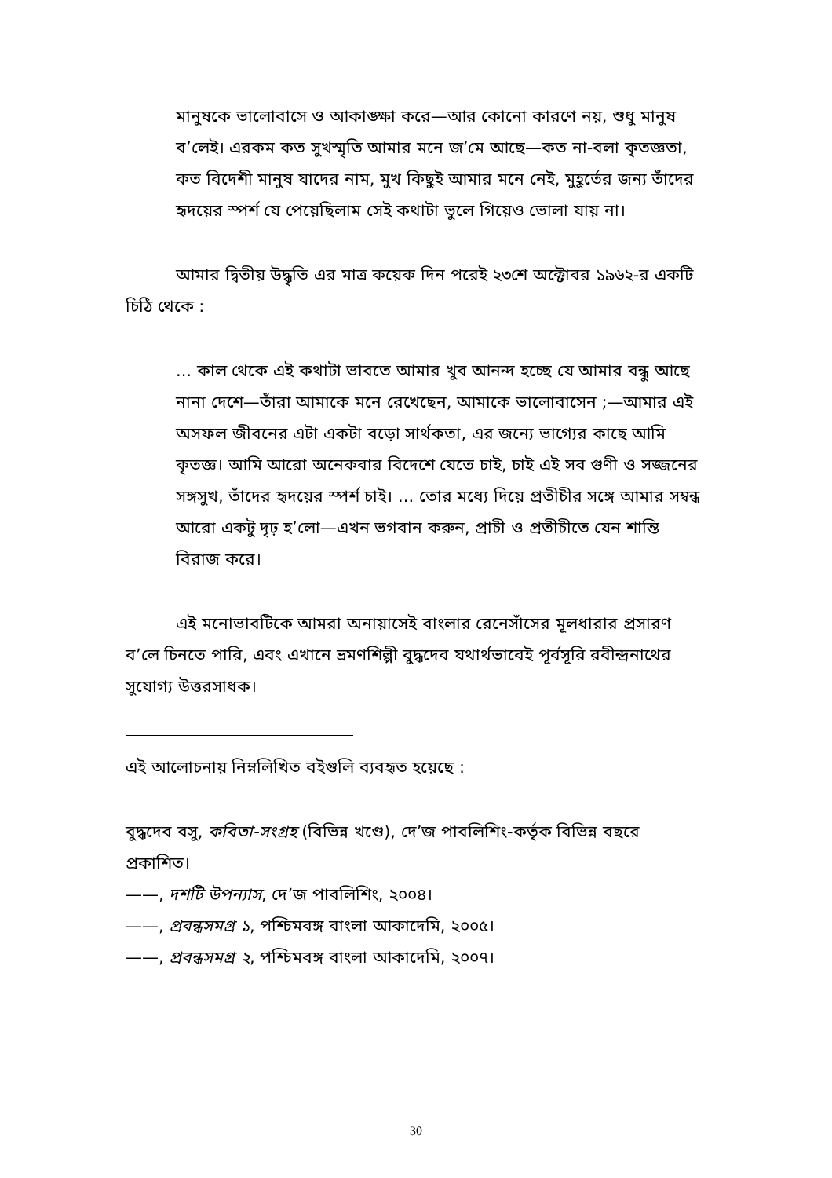মানুষকে ভালোবাসে ও আকাঙ্ক্ষা করে—আর কোনো কারণে নয়, শুধু মানুষ ব’লেই। এরকম কত সুখস্মৃতি আমার মনে জ’মে আছে—কত না-বলা কৃতজ্ঞতা, কত বিদেশী মানুষ যাদের নাম, মুখ কিছুই আমার মনে নেই, মুহূর্তের জন্য তাঁদের হৃদয়ের স্পর্শ যে পেয়েছিলাম সেই কথাটা ভুলে গিয়েও ভোলা যায় না।
আমার দ্বিতীয় উদ্ধৃতি এর মাত্র কয়েক দিন পরেই ২৩শে অক্টোবর ১৯৬২-র একটি চিঠি থেকে :
... কাল থেকে এই কথাটা ভাবতে আমার খুব আনন্দ হচ্ছে যে আমার বন্ধু আছে নানা দেশে—তাঁরা আমাকে মনে রেখেছেন, আমাকে ভালোবাসেন ;—আমার এই অসফল জীবনের এটা একটা বড়ো সার্থকতা, এর জন্যে ভাগ্যের কাছে আমি কৃতজ্ঞ। আমি আরো অনেকবার বিদেশে যেতে চাই, চাই এই সব গুণী ও সজ্জনের সঙ্গসুখ, তাঁদের হৃদয়ের স্পর্শ চাই। ... তোর মধ্যে দিয়ে প্রতীচীর সঙ্গে আমার সম্বন্ধ আরো একটু দৃঢ় হ’লো—এখন ভগবান করুন, প্রাচী ও প্রতীচীতে যেন শান্তি বিরাজ করে।
এই মনোভাবটিকে আমরা অনায়াসেই বাংলার রেনেসাঁসের মূলধারার প্রসারণ ব’লে চিনতে পারি, এবং এখানে ভ্রমণশিল্পী বুদ্ধদেব যথার্থভাবেই পূর্বসূরি রবীন্দ্রনাথের সুযোগ্য উত্তরসাধক।
এই আলোচনায় নিম্নলিখিত বইগুলি ব্যবহৃত হয়েছে :
বুদ্ধদেব বসু, কবিতা-সংগ্রহ (বিভিন্ন খণ্ডে), দে’জ পাবলিশিং-কর্তৃক বিভিন্ন বছরে প্রকাশিত।
——, দশটি উপন্যাস, দে’জ পাবলিশিং, ২০০৪।
——, প্রবন্ধসমগ্র ১, পশ্চিমবঙ্গ বাংলা আকাদেমি, ২০০৫।
——, প্রবন্ধসমগ্র ২, পশ্চিমবঙ্গ বাংলা আকাদেমি, ২০০৭।
30